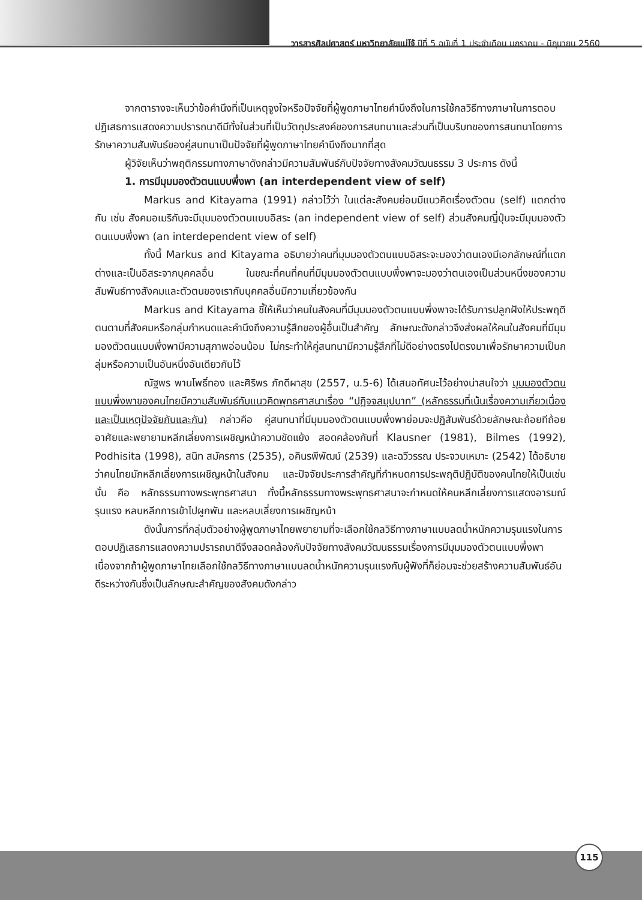วารสารศิลปศาสตร์ มหาวิทยาลัยแม่โจ้ ปีที่ 5 ฉบับที่ 1 ประจำเดือน มกราคม - มิถุนายน 2560
จากตารางจะเห็นว่าข้อคำนึงที่เป็นเหตุจูงใจหรือปัจจัยที่ผู้พูดภาษาไทยคำนึงถึงในการใช้กลวิธีทางภาษาในการตอบปฏิเสธการแสดงความปรารถนาดีมีทั้งในส่วนที่เป็นวัตถุประสงค์ของการสนทนาและส่วนที่เป็นบริบทของการสนทนาโดยการรักษาความสัมพันธ์ของคู่สนทนาเป็นปัจจัยที่ผู้พูดภาษาไทยคำนึงถึงมากที่สุด
ผู้วิจัยเห็นว่าพฤติกรรมทางภาษาดังกล่าวมีความสัมพันธ์กับปัจจัยทางสังคมวัฒนธรรม 3 ประการ ดังนี้
1. การมีมุมมองตัวตนแบบพึ่งพา (an interdependent view of self)
Markus and Kitayama (1991) กล่าวไว้ว่า ในแต่ละสังคมย่อมมีแนวคิดเรื่องตัวตน (self) แตกต่างกัน เช่น สังคมอเมริกันจะมีมุมมองตัวตนแบบอิสระ (an independent view of self) ส่วนสังคมญี่ปุ่นจะมีมุมมองตัวตนแบบพึ่งพา (an interdependent view of self)
ทั้งนี้ Markus and Kitayama อธิบายว่าคนที่มุมมองตัวตนแบบอิสระจะมองว่าตนเองมีเอกลักษณ์ที่แตกต่างและเป็นอิสระจากบุคคลอื่น ในขณะที่คนที่คนที่มีมุมมองตัวตนแบบพึ่งพาจะมองว่าตนเองเป็นส่วนหนึ่งของความสัมพันธ์ทางสังคมและตัวตนของเรากับบุคคลอื่นมีความเกี่ยวข้องกัน
Markus and Kitayama ชี้ให้เห็นว่าคนในสังคมที่มีมุมมองตัวตนแบบพึ่งพาจะได้รับการปลูกฝังให้ประพฤติตนตามที่สังคมหรือกลุ่มกำหนดและคำนึงถึงความรู้สึกของผู้อื่นเป็นสำคัญ ลักษณะดังกล่าวจึงส่งผลให้คนในสังคมที่มีมุมมองตัวตนแบบพึ่งพามีความสุภาพอ่อนน้อม ไม่กระทำให้คู่สนทนามีความรู้สึกที่ไม่ดีอย่างตรงไปตรงมาเพื่อรักษาความเป็นกลุ่มหรือความเป็นอันหนึ่งอันเดียวกันไว้
ณัฐพร พานโพธิ์ทอง และศิริพร ภักดีผาสุข (2557, น.5-6) ได้เสนอทัศนะไว้อย่างน่าสนใจว่า มุมมองตัวตนแบบพึ่งพาของคนไทยมีความสัมพันธ์กับแนวคิดพุทธศาสนาเรื่อง “ปฏิจจสมุปบาท” (หลักธรรมที่เน้นเรื่องความเกี่ยวเนื่องและเป็นเหตุปัจจัยกันและกัน) กล่าวคือ คู่สนทนาที่มีมุมมองตัวตนแบบพึ่งพาย่อมจะปฏิสัมพันธ์ด้วยลักษณะถ้อยทีถ้อยอาศัยและพยายามหลีกเลี่ยงการเผชิญหน้าความขัดแย้ง สอดคล้องกับที่ Klausner (1981), Bilmes (1992), Podhisita (1998), สนิท สมัครการ (2535), อคินรพีพัฒน์ (2539) และฉวีวรรณ ประจวบเหมาะ (2542) ได้อธิบายว่าคนไทยมักหลีกเลี่ยงการเผชิญหน้าในสังคม และปัจจัยประการสำคัญที่กำหนดการประพฤติปฏิบัติของคนไทยให้เป็นเช่นนั้น คือ หลักธรรมทางพระพุทธศาสนา ทั้งนี้หลักธรรมทางพระพุทธศาสนาจะกำหนดให้คนหลีกเลี่ยงการแสดงอารมณ์รุนแรง หลบหลีกการเข้าไปผูกพัน และหลบเลี่ยงการเผชิญหน้า
ดังนั้นการที่กลุ่มตัวอย่างผู้พูดภาษาไทยพยายามที่จะเลือกใช้กลวิธีทางภาษาแบบลดน้ำหนักความรุนแรงในการตอบปฏิเสธการแสดงความปรารถนาดีจึงสอดคล้องกับปัจจัยทางสังคมวัฒนธรรมเรื่องการมีมุมมองตัวตนแบบพึ่งพาเนื่องจากถ้าผู้พูดภาษาไทยเลือกใช้กลวิธีทางภาษาแบบลดน้ำหนักความรุนแรงกับผู้ฟังที่ก็ย่อมจะช่วยสร้างความสัมพันธ์อันดีระหว่างกันซึ่งเป็นลักษณะสำคัญของสังคมดังกล่าว
115